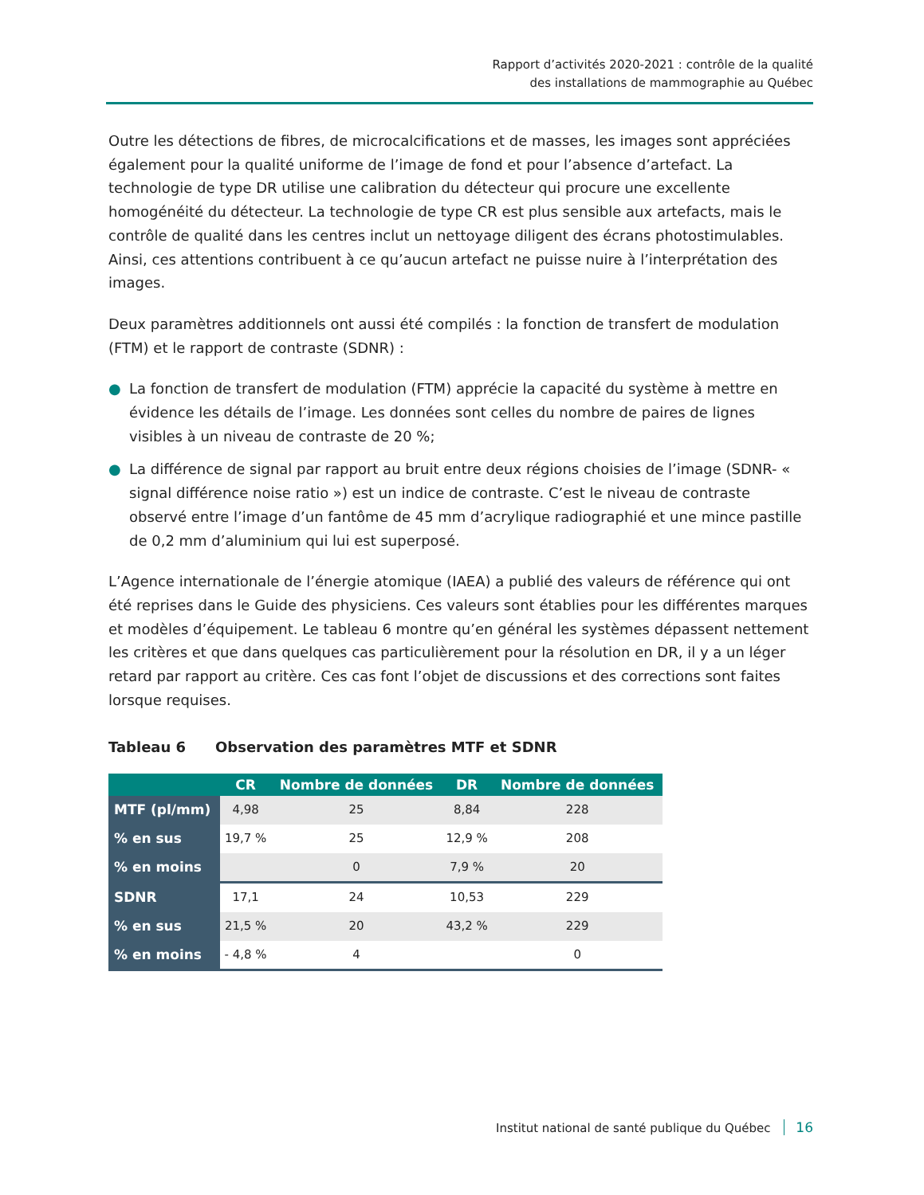Rapport d’activités 2020-2021 : contrôle de la qualité
des installations de mammographie au Québec
Outre les détections de fibres, de microcalcifications et de masses, les images sont appréciées également pour la qualité uniforme de l’image de fond et pour l’absence d’artefact. La technologie de type DR utilise une calibration du détecteur qui procure une excellente homogénéité du détecteur. La technologie de type CR est plus sensible aux artefacts, mais le contrôle de qualité dans les centres inclut un nettoyage diligent des écrans photostimulables. Ainsi, ces attentions contribuent à ce qu’aucun artefact ne puisse nuire à l’interprétation des images.
Deux paramètres additionnels ont aussi été compilés : la fonction de transfert de modulation (FTM) et le rapport de contraste (SDNR) :
● La fonction de transfert de modulation (FTM) apprécie la capacité du système à mettre en évidence les détails de l’image. Les données sont celles du nombre de paires de lignes visibles à un niveau de contraste de 20 %;
● La différence de signal par rapport au bruit entre deux régions choisies de l’image (SDNR- « signal différence noise ratio ») est un indice de contraste. C’est le niveau de contraste observé entre l’image d’un fantôme de 45 mm d’acrylique radiographié et une mince pastille de 0,2 mm d’aluminium qui lui est superposé.
L’Agence internationale de l’énergie atomique (IAEA) a publié des valeurs de référence qui ont été reprises dans le Guide des physiciens. Ces valeurs sont établies pour les différentes marques et modèles d’équipement. Le tableau 6 montre qu’en général les systèmes dépassent nettement les critères et que dans quelques cas particulièrement pour la résolution en DR, il y a un léger retard par rapport au critère. Ces cas font l’objet de discussions et des corrections sont faites lorsque requises.
Tableau 6 Observation des paramètres MTF et SDNR
| | CR | Nombre de données | DR | Nombre de données |
| --- | --- | --- | --- | --- |
| MTF (pl/mm) | 4,98 | 25 | 8,84 | 228 |
| % en sus | 19,7 % | 25 | 12,9 % | 208 |
| % en moins | | 0 | 7,9 % | 20 |
| SDNR | 17,1 | 24 | 10,53 | 229 |
| % en sus | 21,5 % | 20 | 43,2 % | 229 |
| % en moins | - 4,8 % | 4 | | 0 |
Institut national de santé publique du Québec 16